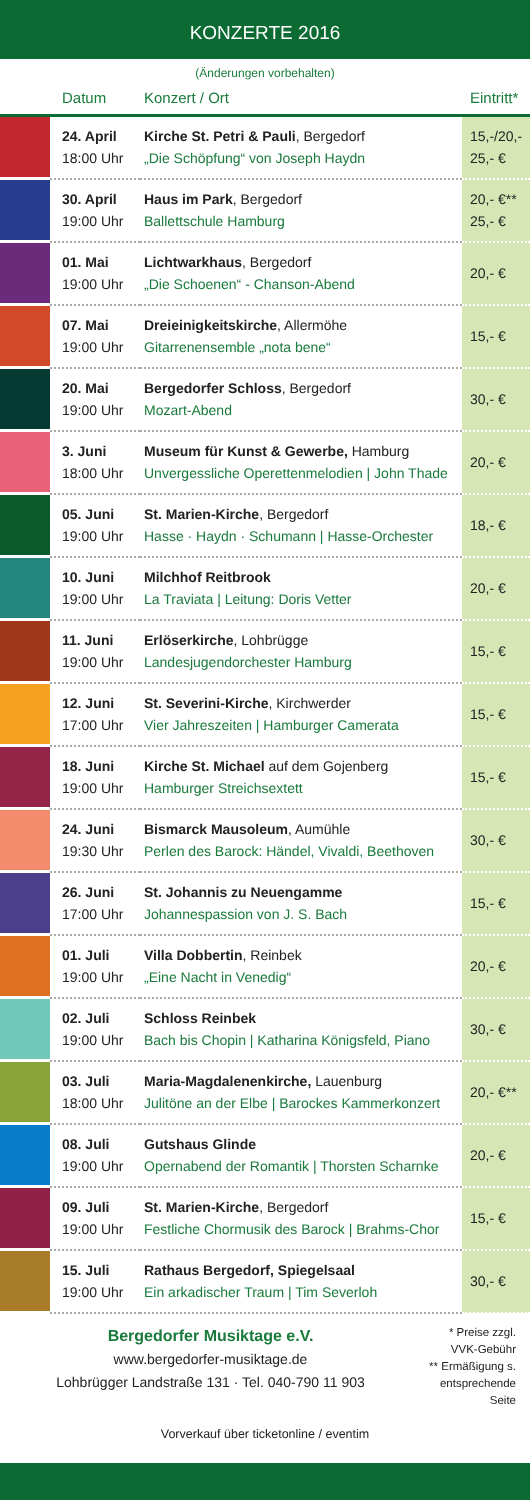KONZERTE 2016
(Änderungen vorbehalten)
| | Datum | Konzert / Ort | Eintritt* |
| --- | --- | --- | --- |
| | 24. April 18:00 Uhr | Kirche St. Petri & Pauli , Bergedorf „Die Schöpfung“ von Joseph Haydn | 15,-/20,- 25,- € |
| | 30. April 19:00 Uhr | Haus im Park , Bergedorf Ballettschule Hamburg | 20,- €** 25,- € |
| | 01. Mai 19:00 Uhr | Lichtwarkhaus , Bergedorf „Die Schoenen“ - Chanson-Abend | 20,- € |
| | 07. Mai 19:00 Uhr | Dreieinigkeitskirche , Allermöhe Gitarrenensemble „nota bene“ | 15,- € |
| | 20. Mai 19:00 Uhr | Bergedorfer Schloss , Bergedorf Mozart-Abend | 30,- € |
| | 3. Juni 18:00 Uhr | Museum für Kunst & Gewerbe, Hamburg Unvergessliche Operettenmelodien / John Thade | 20,- € |
| | 05. Juni 19:00 Uhr | St. Marien-Kirche , Bergedorf Hasse · Haydn · Schumann / Hasse-Orchester | 18,- € |
| | 10. Juni 19:00 Uhr | Milchhof Reitbrook La Traviata / Leitung: Doris Vetter | 20,- € |
| | 11. Juni 19:00 Uhr | Erlöserkirche , Lohbrügge Landesjugendorchester Hamburg | 15,- € |
| | 12. Juni 17:00 Uhr | St. Severini-Kirche , Kirchwerder Vier Jahreszeiten / Hamburger Camerata | 15,- € |
| | 18. Juni 19:00 Uhr | Kirche St. Michael auf dem Gojenberg Hamburger Streichsextett | 15,- € |
| | 24. Juni 19:30 Uhr | Bismarck Mausoleum , Aumühle Perlen des Barock: Händel, Vivaldi, Beethoven | 30,- € |
| | 26. Juni 17:00 Uhr | St. Johannis zu Neuengamme Johannespassion von J. S. Bach | 15,- € |
| | 01. Juli 19:00 Uhr | Villa Dobbertin , Reinbek „Eine Nacht in Venedig“ | 20,- € |
| | 02. Juli 19:00 Uhr | Schloss Reinbek Bach bis Chopin / Katharina Königsfeld, Piano | 30,- € |
| | 03. Juli 18:00 Uhr | Maria-Magdalenenkirche, Lauenburg Julitöne an der Elbe / Barockes Kammerkonzert | 20,- €** |
| | 08. Juli 19:00 Uhr | Gutshaus Glinde Opernabend der Romantik / Thorsten Scharnke | 20,- € |
| | 09. Juli 19:00 Uhr | St. Marien-Kirche , Bergedorf Festliche Chormusik des Barock / Brahms-Chor | 15,- € |
| | 15. Juli 19:00 Uhr | Rathaus Bergedorf, Spiegelsaal Ein arkadischer Traum / Tim Severloh | 30,- € |
Bergedorfer Musiktage e.V.
www.bergedorfer-musiktage.de
Lohbrügger Landstraße 131 · Tel. 040-790 11 903
* Preise zzgl. VVK-Gebühr
** Ermäßigung s. entsprechende Seite
Vorverkauf über ticketonline / eventim